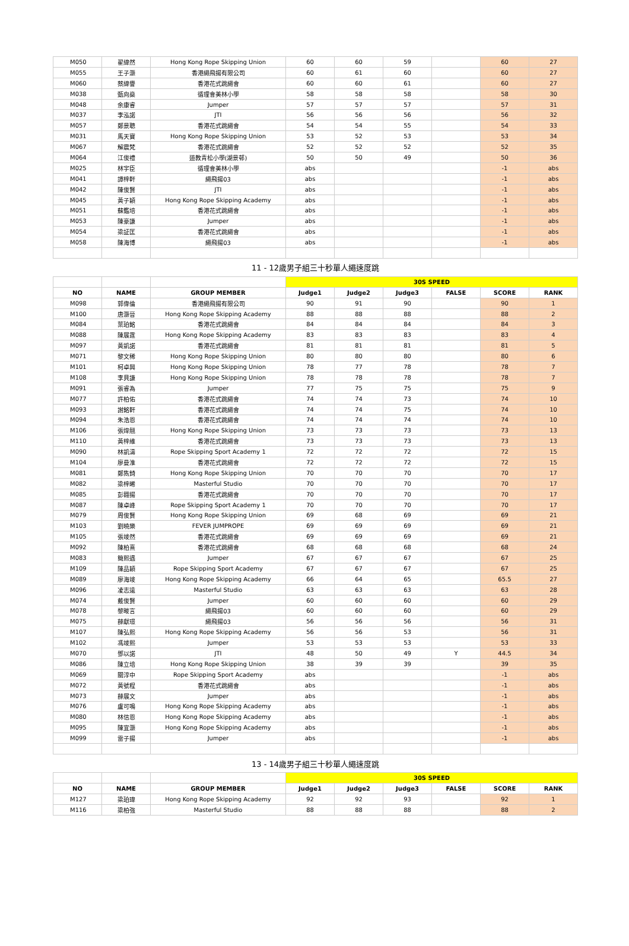| M050 | 翟緯然 | Hong Kong Rope Skipping Union | 60 | 60 | 59 | | 60 | 27 |
| M055 | 王子灝 | 香港繩飛揚有限公司 | 60 | 61 | 60 | | 60 | 27 |
| M060 | 蔡緯譽 | 香港花式跳繩會 | 60 | 60 | 61 | | 60 | 27 |
| M038 | 甄向燊 | 循理會美林小學 | 58 | 58 | 58 | | 58 | 30 |
| M048 | 余康睿 | Jumper | 57 | 57 | 57 | | 57 | 31 |
| M037 | 李泓諾 | JTI | 56 | 56 | 56 | | 56 | 32 |
| M057 | 鄭景聰 | 香港花式跳繩會 | 54 | 54 | 55 | | 54 | 33 |
| M031 | 馬天寶 | Hong Kong Rope Skipping Union | 53 | 52 | 53 | | 53 | 34 |
| M067 | 解震梵 | 香港花式跳繩會 | 52 | 52 | 52 | | 52 | 35 |
| M064 | 江俊禮 | 道教青松小學(湖景邨) | 50 | 50 | 49 | | 50 | 36 |
| M025 | 林宇臣 | 循理會美林小學 | abs | | | | -1 | abs |
| M041 | 譚梓軒 | 繩飛揚03 | abs | | | | -1 | abs |
| M042 | 陳俊賢 | JTI | abs | | | | -1 | abs |
| M045 | 黃子穎 | Hong Kong Rope Skipping Academy | abs | | | | -1 | abs |
| M051 | 蘇鑑培 | 香港花式跳繩會 | abs | | | | -1 | abs |
| M053 | 陳豪謙 | Jumper | abs | | | | -1 | abs |
| M054 | 梁証匡 | 香港花式跳繩會 | abs | | | | -1 | abs |
| M058 | 陳海博 | 繩飛揚03 | abs | | | | -1 | abs |
| 11 - 12歲男子組三十秒單人繩速度跳 | | | | | | | | |
| | | | 30S SPEED | | | | | |
| NO | NAME | GROUP MEMBER | Judge1 | Judge2 | Judge3 | FALSE | SCORE | RANK |
| M098 | 郭偉倫 | 香港繩飛揚有限公司 | 90 | 91 | 90 | | 90 | 1 |
| M100 | 唐灝晉 | Hong Kong Rope Skipping Academy | 88 | 88 | 88 | | 88 | 2 |
| M084 | 葉珀銘 | 香港花式跳繩會 | 84 | 84 | 84 | | 84 | 3 |
| M088 | 陳展霆 | Hong Kong Rope Skipping Academy | 83 | 83 | 83 | | 83 | 4 |
| M097 | 黃凱諾 | 香港花式跳繩會 | 81 | 81 | 81 | | 81 | 5 |
| M071 | 黎文稀 | Hong Kong Rope Skipping Union | 80 | 80 | 80 | | 80 | 6 |
| M101 | 柯卓興 | Hong Kong Rope Skipping Union | 78 | 77 | 78 | | 78 | 7 |
| M108 | 李貝謙 | Hong Kong Rope Skipping Union | 78 | 78 | 78 | | 78 | 7 |
| M091 | 張睿為 | Jumper | 77 | 75 | 75 | | 75 | 9 |
| M077 | 許柏佑 | 香港花式跳繩會 | 74 | 74 | 73 | | 74 | 10 |
| M093 | 謝銘軒 | 香港花式跳繩會 | 74 | 74 | 75 | | 74 | 10 |
| M094 | 朱浩恩 | 香港花式跳繩會 | 74 | 74 | 74 | | 74 | 10 |
| M106 | 張煒翹 | Hong Kong Rope Skipping Union | 73 | 73 | 73 | | 73 | 13 |
| M110 | 黃梓維 | 香港花式跳繩會 | 73 | 73 | 73 | | 73 | 13 |
| M090 | 林凱濤 | Rope Skipping Sport Academy 1 | 72 | 72 | 72 | | 72 | 15 |
| M104 | 廖曼淮 | 香港花式跳繩會 | 72 | 72 | 72 | | 72 | 15 |
| M081 | 鄭雋錡 | Hong Kong Rope Skipping Union | 70 | 70 | 70 | | 70 | 17 |
| M082 | 梁梓晞 | Masterful Studio | 70 | 70 | 70 | | 70 | 17 |
| M085 | 彭翱揚 | 香港花式跳繩會 | 70 | 70 | 70 | | 70 | 17 |
| M087 | 陳卓峰 | Rope Skipping Sport Academy 1 | 70 | 70 | 70 | | 70 | 17 |
| M079 | 周俊賢 | Hong Kong Rope Skipping Union | 69 | 68 | 69 | | 69 | 21 |
| M103 | 劉曉樂 | FEVER JUMPROPE | 69 | 69 | 69 | | 69 | 21 |
| M105 | 張竣然 | 香港花式跳繩會 | 69 | 69 | 69 | | 69 | 21 |
| M092 | 陳柏熹 | 香港花式跳繩會 | 68 | 68 | 68 | | 68 | 24 |
| M083 | 簡熙遇 | Jumper | 67 | 67 | 67 | | 67 | 25 |
| M109 | 陳品穎 | Rope Skipping Sport Academy | 67 | 67 | 67 | | 67 | 25 |
| M089 | 廖海竣 | Hong Kong Rope Skipping Academy | 66 | 64 | 65 | | 65.5 | 27 |
| M096 | 凌志遠 | Masterful Studio | 63 | 63 | 63 | | 63 | 28 |
| M074 | 戴俊賢 | Jumper | 60 | 60 | 60 | | 60 | 29 |
| M078 | 黎畯言 | 繩飛揚03 | 60 | 60 | 60 | | 60 | 29 |
| M075 | 薛獻璟 | 繩飛揚03 | 56 | 56 | 56 | | 56 | 31 |
| M107 | 陳弘熙 | Hong Kong Rope Skipping Academy | 56 | 56 | 53 | | 56 | 31 |
| M102 | 馮竣熙 | Jumper | 53 | 53 | 53 | | 53 | 33 |
| M070 | 鄧以諾 | JTI | 48 | 50 | 49 | Y | 44.5 | 34 |
| M086 | 陳立培 | Hong Kong Rope Skipping Union | 38 | 39 | 39 | | 39 | 35 |
| M069 | 關淳中 | Rope Skipping Sport Academy | abs | | | | -1 | abs |
| M072 | 黃號程 | 香港花式跳繩會 | abs | | | | -1 | abs |
| M073 | 薛展文 | Jumper | abs | | | | -1 | abs |
| M076 | 盧可鳴 | Hong Kong Rope Skipping Academy | abs | | | | -1 | abs |
| M080 | 林信恩 | Hong Kong Rope Skipping Academy | abs | | | | -1 | abs |
| M095 | 陳宜灝 | Hong Kong Rope Skipping Academy | abs | | | | -1 | abs |
| M099 | 雷子揚 | Jumper | abs | | | | -1 | abs |
| 13 - 14歲男子組三十秒單人繩速度跳 | | | | | | | | |
| | | | 30S SPEED | | | | | |
| NO | NAME | GROUP MEMBER | Judge1 | Judge2 | Judge3 | FALSE | SCORE | RANK |
| M127 | 梁珀瑋 | Hong Kong Rope Skipping Academy | 92 | 92 | 93 | | 92 | 1 |
| M116 | 梁柏強 | Masterful Studio | 88 | 88 | 88 | | 88 | 2 |